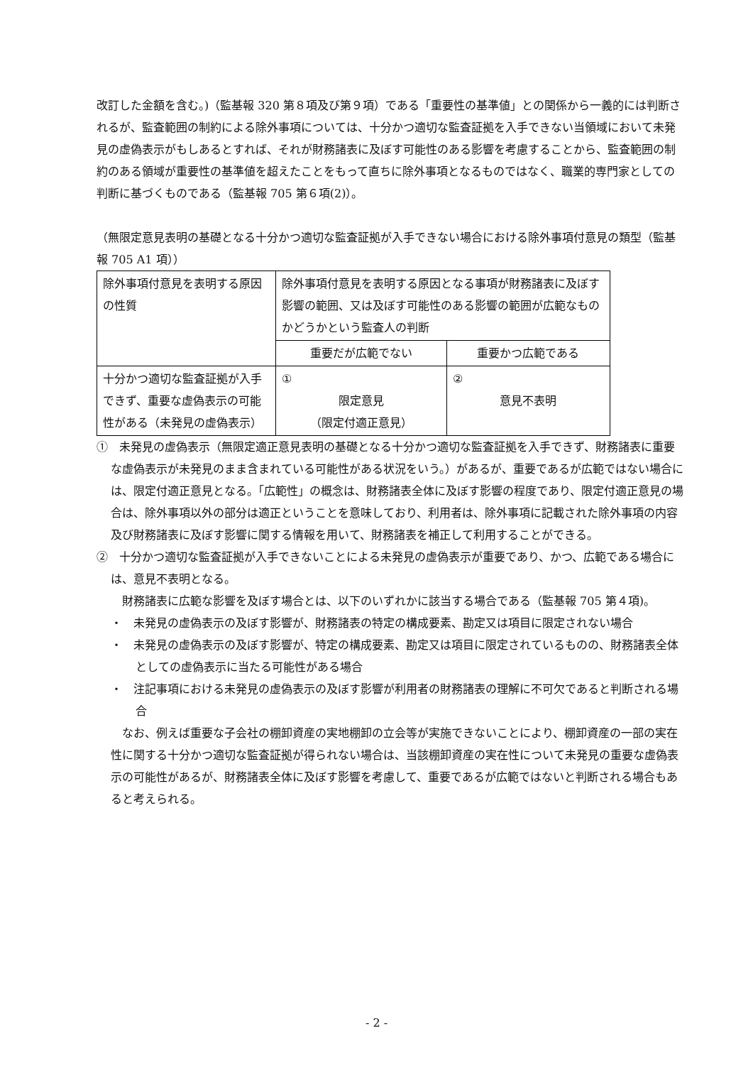改訂した金額を含む。)（監基報 320 第８項及び第９項）である「重要性の基準値」との関係から一義的には判断されるが、監査範囲の制約による除外事項については、十分かつ適切な監査証拠を入手できない当領域において未発見の虚偽表示がもしあるとすれば、それが財務諸表に及ぼす可能性のある影響を考慮することから、監査範囲の制約のある領域が重要性の基準値を超えたことをもって直ちに除外事項となるものではなく、職業的専門家としての判断に基づくものである（監基報 705 第６項(2)）。
（無限定意見表明の基礎となる十分かつ適切な監査証拠が入手できない場合における除外事項付意見の類型（監基報 705 A1 項））
| 除外事項付意見を表明する原因の性質 | 除外事項付意見を表明する原因となる事項が財務諸表に及ぼす影響の範囲、又は及ぼす可能性のある影響の範囲が広範なものかどうかという監査人の判断 | |
| | 重要だが広範でない | 重要かつ広範である |
| 十分かつ適切な監査証拠が入手できず、重要な虚偽表示の可能性がある（未発見の虚偽表示） | ① 限定意見 （限定付適正意見） | ② 意見不表明 |
①　未発見の虚偽表示（無限定適正意見表明の基礎となる十分かつ適切な監査証拠を入手できず、財務諸表に重要な虚偽表示が未発見のまま含まれている可能性がある状況をいう。）があるが、重要であるが広範ではない場合には、限定付適正意見となる。「広範性」の概念は、財務諸表全体に及ぼす影響の程度であり、限定付適正意見の場合は、除外事項以外の部分は適正ということを意味しており、利用者は、除外事項に記載された除外事項の内容及び財務諸表に及ぼす影響に関する情報を用いて、財務諸表を補正して利用することができる。
②　十分かつ適切な監査証拠が入手できないことによる未発見の虚偽表示が重要であり、かつ、広範である場合には、意見不表明となる。
　財務諸表に広範な影響を及ぼす場合とは、以下のいずれかに該当する場合である（監基報 705 第４項)。
・　未発見の虚偽表示の及ぼす影響が、財務諸表の特定の構成要素、勘定又は項目に限定されない場合
・　未発見の虚偽表示の及ぼす影響が、特定の構成要素、勘定又は項目に限定されているものの、財務諸表全体としての虚偽表示に当たる可能性がある場合
・　注記事項における未発見の虚偽表示の及ぼす影響が利用者の財務諸表の理解に不可欠であると判断される場合
　なお、例えば重要な子会社の棚卸資産の実地棚卸の立会等が実施できないことにより、棚卸資産の一部の実在性に関する十分かつ適切な監査証拠が得られない場合は、当該棚卸資産の実在性について未発見の重要な虚偽表示の可能性があるが、財務諸表全体に及ぼす影響を考慮して、重要であるが広範ではないと判断される場合もあると考えられる。
- 2 -